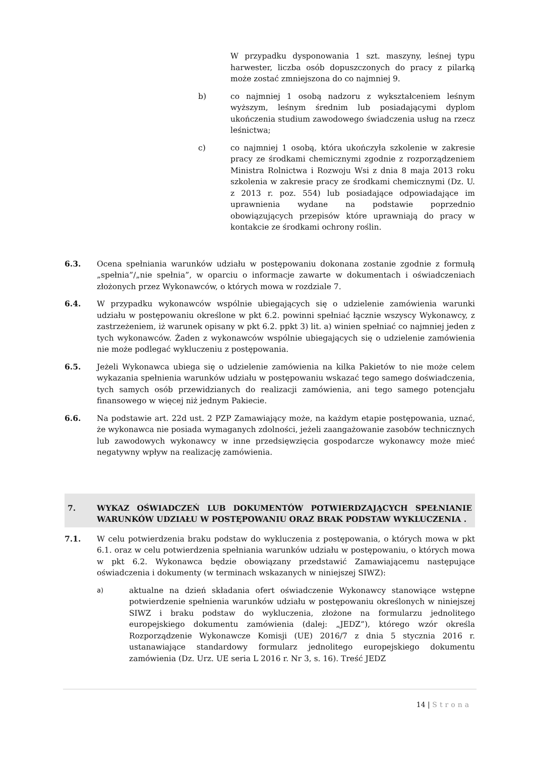W przypadku dysponowania 1 szt. maszyny, leśnej typu harwester, liczba osób dopuszczonych do pracy z pilarką może zostać zmniejszona do co najmniej 9.
b) co najmniej 1 osobą nadzoru z wykształceniem leśnym wyższym, leśnym średnim lub posiadającymi dyplom ukończenia studium zawodowego świadczenia usług na rzecz leśnictwa;
c) co najmniej 1 osobą, która ukończyła szkolenie w zakresie pracy ze środkami chemicznymi zgodnie z rozporządzeniem Ministra Rolnictwa i Rozwoju Wsi z dnia 8 maja 2013 roku szkolenia w zakresie pracy ze środkami chemicznymi (Dz. U. z 2013 r. poz. 554) lub posiadające odpowiadające im uprawnienia wydane na podstawie poprzednio obowiązujących przepisów które uprawniają do pracy w kontakcie ze środkami ochrony roślin.
6.3. Ocena spełniania warunków udziału w postępowaniu dokonana zostanie zgodnie z formułą „spełnia”/„nie spełnia”, w oparciu o informacje zawarte w dokumentach i oświadczeniach złożonych przez Wykonawców, o których mowa w rozdziale 7.
6.4. W przypadku wykonawców wspólnie ubiegających się o udzielenie zamówienia warunki udziału w postępowaniu określone w pkt 6.2. powinni spełniać łącznie wszyscy Wykonawcy, z zastrzeżeniem, iż warunek opisany w pkt 6.2. ppkt 3) lit. a) winien spełniać co najmniej jeden z tych wykonawców. Żaden z wykonawców wspólnie ubiegających się o udzielenie zamówienia nie może podlegać wykluczeniu z postępowania.
6.5. Jeżeli Wykonawca ubiega się o udzielenie zamówienia na kilka Pakietów to nie może celem wykazania spełnienia warunków udziału w postępowaniu wskazać tego samego doświadczenia, tych samych osób przewidzianych do realizacji zamówienia, ani tego samego potencjału finansowego w więcej niż jednym Pakiecie.
6.6. Na podstawie art. 22d ust. 2 PZP Zamawiający może, na każdym etapie postępowania, uznać, że wykonawca nie posiada wymaganych zdolności, jeżeli zaangażowanie zasobów technicznych lub zawodowych wykonawcy w inne przedsięwzięcia gospodarcze wykonawcy może mieć negatywny wpływ na realizację zamówienia.
7. WYKAZ OŚWIADCZEŃ LUB DOKUMENTÓW POTWIERDZAJĄCYCH SPEŁNIANIE WARUNKÓW UDZIAŁU W POSTĘPOWANIU ORAZ BRAK PODSTAW WYKLUCZENIA .
7.1. W celu potwierdzenia braku podstaw do wykluczenia z postępowania, o których mowa w pkt 6.1. oraz w celu potwierdzenia spełniania warunków udziału w postępowaniu, o których mowa w pkt 6.2. Wykonawca będzie obowiązany przedstawić Zamawiającemu następujące oświadczenia i dokumenty (w terminach wskazanych w niniejszej SIWZ):
a) aktualne na dzień składania ofert oświadczenie Wykonawcy stanowiące wstępne potwierdzenie spełnienia warunków udziału w postępowaniu określonych w niniejszej SIWZ i braku podstaw do wykluczenia, złożone na formularzu jednolitego europejskiego dokumentu zamówienia (dalej: „JEDZ”), którego wzór określa Rozporządzenie Wykonawcze Komisji (UE) 2016/7 z dnia 5 stycznia 2016 r. ustanawiające standardowy formularz jednolitego europejskiego dokumentu zamówienia (Dz. Urz. UE seria L 2016 r. Nr 3, s. 16). Treść JEDZ
14 | Strona